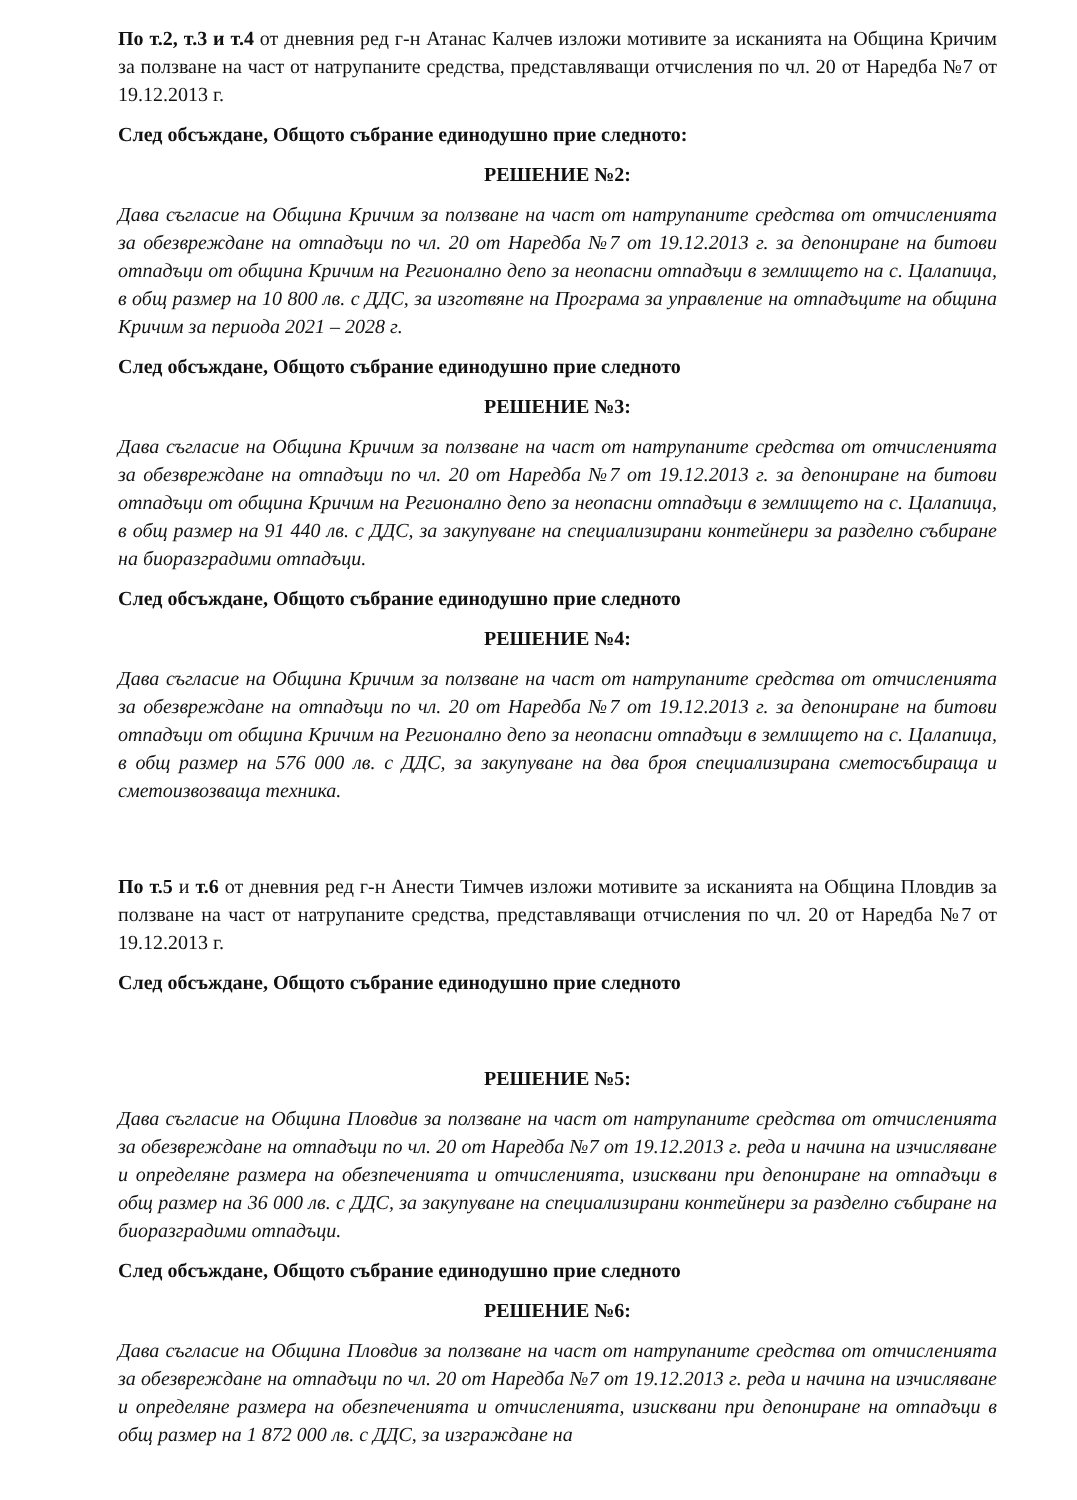По т.2, т.3 и т.4 от дневния ред г-н Атанас Калчев изложи мотивите за исканията на Община Кричим за ползване на част от натрупаните средства, представляващи отчисления по чл. 20 от Наредба №7 от 19.12.2013 г.
След обсъждане, Общото събрание единодушно прие следното:
РЕШЕНИЕ №2:
Дава съгласие на Община Кричим за ползване на част от натрупаните средства от отчисленията за обезвреждане на отпадъци по чл. 20 от Наредба №7 от 19.12.2013 г. за депониране на битови отпадъци от община Кричим на Регионално депо за неопасни отпадъци в землището на с. Цалапица, в общ размер на 10 800 лв. с ДДС, за изготвяне на Програма за управление на отпадъците на община Кричим за периода 2021 – 2028 г.
След обсъждане, Общото събрание единодушно прие следното
РЕШЕНИЕ №3:
Дава съгласие на Община Кричим за ползване на част от натрупаните средства от отчисленията за обезвреждане на отпадъци по чл. 20 от Наредба №7 от 19.12.2013 г. за депониране на битови отпадъци от община Кричим на Регионално депо за неопасни отпадъци в землището на с. Цалапица, в общ размер на 91 440 лв. с ДДС, за закупуване на специализирани контейнери за разделно събиране на биоразградими отпадъци.
След обсъждане, Общото събрание единодушно прие следното
РЕШЕНИЕ №4:
Дава съгласие на Община Кричим за ползване на част от натрупаните средства от отчисленията за обезвреждане на отпадъци по чл. 20 от Наредба №7 от 19.12.2013 г. за депониране на битови отпадъци от община Кричим на Регионално депо за неопасни отпадъци в землището на с. Цалапица, в общ размер на 576 000 лв. с ДДС, за закупуване на два броя специализирана сметосъбираща и сметоизвозваща техника.
По т.5 и т.6 от дневния ред г-н Анести Тимчев изложи мотивите за исканията на Община Пловдив за ползване на част от натрупаните средства, представляващи отчисления по чл. 20 от Наредба №7 от 19.12.2013 г.
След обсъждане, Общото събрание единодушно прие следното
РЕШЕНИЕ №5:
Дава съгласие на Община Пловдив за ползване на част от натрупаните средства от отчисленията за обезвреждане на отпадъци по чл. 20 от Наредба №7 от 19.12.2013 г. реда и начина на изчисляване и определяне размера на обезпеченията и отчисленията, изисквани при депониране на отпадъци в общ размер на 36 000 лв. с ДДС, за закупуване на специализирани контейнери за разделно събиране на биоразградими отпадъци.
След обсъждане, Общото събрание единодушно прие следното
РЕШЕНИЕ №6:
Дава съгласие на Община Пловдив за ползване на част от натрупаните средства от отчисленията за обезвреждане на отпадъци по чл. 20 от Наредба №7 от 19.12.2013 г. реда и начина на изчисляване и определяне размера на обезпеченията и отчисленията, изисквани при депониране на отпадъци в общ размер на 1 872 000 лв. с ДДС, за изграждане на